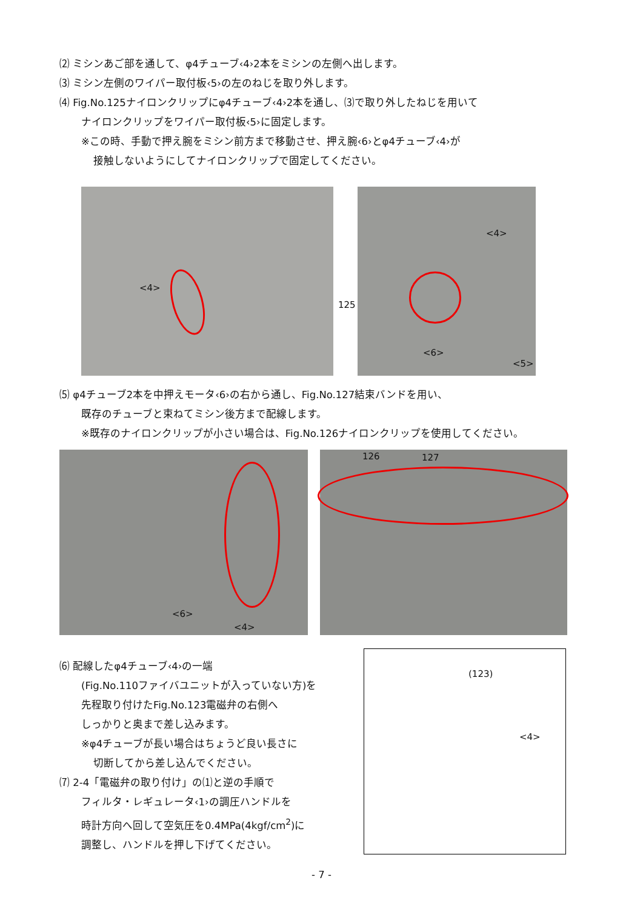⑵ ミシンあご部を通して、φ4チューブ‹4›2本をミシンの左側へ出します。
⑶ ミシン左側のワイパー取付板‹5›の左のねじを取り外します。
⑷ Fig.No.125ナイロンクリップにφ4チューブ‹4›2本を通し、⑶で取り外したねじを用いて
ナイロンクリップをワイパー取付板‹5›に固定します。
※この時、手動で押え腕をミシン前方まで移動させ、押え腕‹6›とφ4チューブ‹4›が
接触しないようにしてナイロンクリップで固定してください。
<4>
125
<4>
<6>
<5>
⑸ φ4チューブ2本を中押えモータ‹6›の右から通し、Fig.No.127結束バンドを用い、
既存のチューブと束ねてミシン後方まで配線します。
※既存のナイロンクリップが小さい場合は、Fig.No.126ナイロンクリップを使用してください。
<6>
<4>
126 127
⑹ 配線したφ4チューブ‹4›の一端
(Fig.No.110ファイバユニットが入っていない方)を
先程取り付けたFig.No.123電磁弁の右側へ
しっかりと奥まで差し込みます。
※φ4チューブが長い場合はちょうど良い長さに
切断してから差し込んでください。
⑺ 2-4「電磁弁の取り付け」の⑴と逆の手順で
フィルタ・レギュレータ‹1›の調圧ハンドルを
時計方向へ回して空気圧を0.4MPa(4kgf/cm<sup>2</sup>)に
調整し、ハンドルを押し下げてください。
(123)
<4>
- 7 -